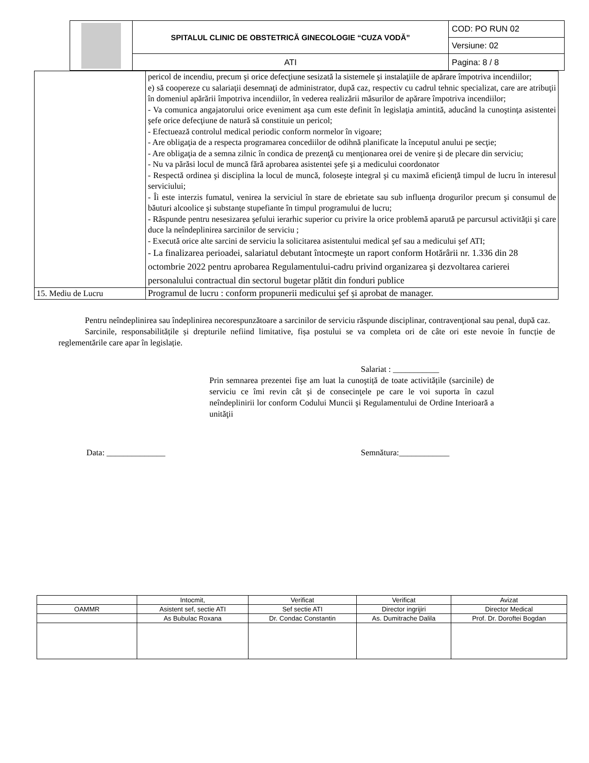| | SPITALUL CLINIC DE OBSTETRICĂ GINECOLOGIE “CUZA VODĂ” | COD: PO RUN 02 |
| | | Versiune: 02 |
| | ATI | Pagina: 8 / 8 |
| | pericol de incendiu, precum şi orice defecţiune sesizată la sistemele şi instalaţiile de apărare împotriva incendiilor; e) să coopereze cu salariaţii desemnaţi de administrator, după caz, respectiv cu cadrul tehnic specializat, care are atribuţii în domeniul apărării împotriva incendiilor, în vederea realizării măsurilor de apărare împotriva incendiilor; - Va comunica angajatorului orice eveniment aşa cum este definit în legislaţia amintită, aducând la cunoştinţa asistentei şefe orice defecţiune de natură să constituie un pericol; - Efectuează controlul medical periodic conform normelor în vigoare; - Are obligaţia de a respecta programarea concediilor de odihnă planificate la începutul anului pe secţie; - Are obligaţia de a semna zilnic în condica de prezenţă cu menţionarea orei de venire şi de plecare din serviciu; - Nu va părăsi locul de muncă fără aprobarea asistentei şefe şi a medicului coordonator - Respectă ordinea şi disciplina la locul de muncă, foloseşte integral şi cu maximă eficienţă timpul de lucru în interesul serviciului; - Îi este interzis fumatul, venirea la serviciul în stare de ebrietate sau sub influenţa drogurilor precum şi consumul de băuturi alcoolice şi substanţe stupefiante în timpul programului de lucru; - Răspunde pentru nesesizarea şefului ierarhic superior cu privire la orice problemă aparută pe parcursul activităţii şi care duce la neîndeplinirea sarcinilor de serviciu ; - Execută orice alte sarcini de serviciu la solicitarea asistentului medical şef sau a medicului şef ATI; - La finalizarea perioadei, salariatul debutant întocmeşte un raport conform Hotărârii nr. 1.336 din 28 octombrie 2022 pentru aprobarea Regulamentului-cadru privind organizarea şi dezvoltarea carierei personalului contractual din sectorul bugetar plătit din fonduri publice |
| 15. Mediu de Lucru | Programul de lucru : conform propunerii medicului şef și aprobat de manager. |
Pentru neîndeplinirea sau îndeplinirea necorespunzătoare a sarcinilor de serviciu răspunde disciplinar, contravenţional sau penal, după caz.
Sarcinile, responsabilitățile și drepturile nefiind limitative, fișa postului se va completa ori de câte ori este nevoie în funcție de reglementările care apar în legislație.
Salariat : ___________
Prin semnarea prezentei fişe am luat la cunoştiță de toate activitățile (sarcinile) de serviciu ce îmi revin cât şi de consecinţele pe care le voi suporta în cazul neîndeplinirii lor conform Codului Muncii şi Regulamentului de Ordine Interioară a unităţii
Data: ______________ Semnătura:____________
| | Intocmit, | Verificat | Verificat | Avizat |
| OAMMR | Asistent sef, sectie ATI | Sef sectie ATI | Director ingrijiri | Director Medical |
| | As Bubulac Roxana | Dr. Condac Constantin | As. Dumitrache Dalila | Prof. Dr. Doroftei Bogdan |